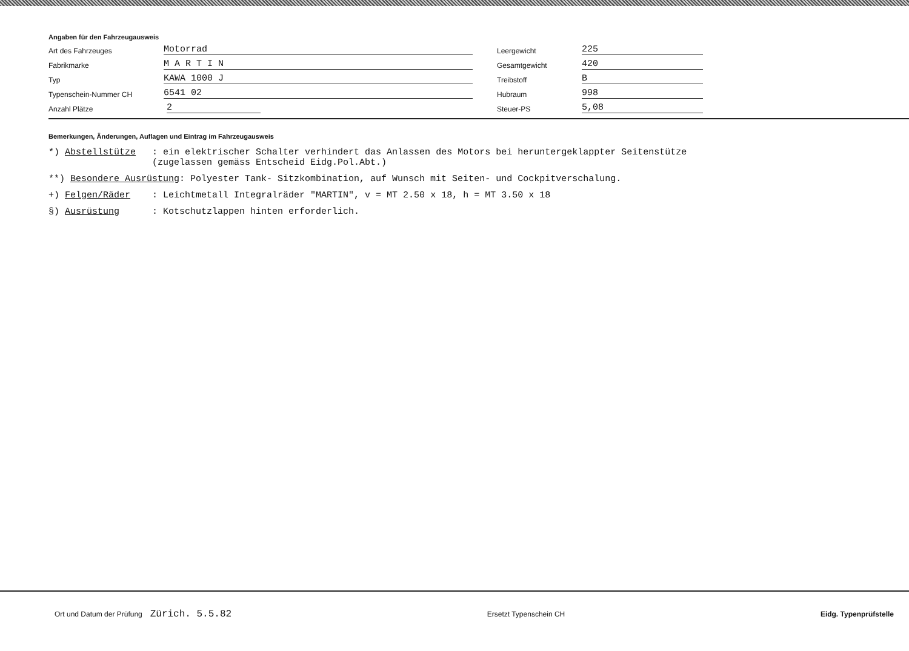Angaben für den Fahrzeugausweis
Art des Fahrzeuges Motorrad
Fabrikmarke M A R T I N
Typ KAWA 1000 J
Typenschein-Nummer CH 6541 02
Anzahl Plätze 2
Leergewicht 225
Gesamtgewicht 420
Treibstoff B
Hubraum 998
Steuer-PS 5,08
Bemerkungen, Änderungen, Auflagen und Eintrag im Fahrzeugausweis
*) Abstellstütze : ein elektrischer Schalter verhindert das Anlassen des Motors bei heruntergeklappter Seitenstütze (zugelassen gemäss Entscheid Eidg.Pol.Abt.)
**) Besondere Ausrüstung: Polyester Tank- Sitzkombination, auf Wunsch mit Seiten- und Cockpitverschalung.
+) Felgen/Räder : Leichtmetall Integralräder "MARTIN", v = MT 2.50 x 18, h = MT 3.50 x 18
§) Ausrüstung : Kotschutzlappen hinten erforderlich.
Ort und Datum der Prüfung Zürich. 5.5.82 Ersetzt Typenschein CH Eidg. Typenprüfstelle